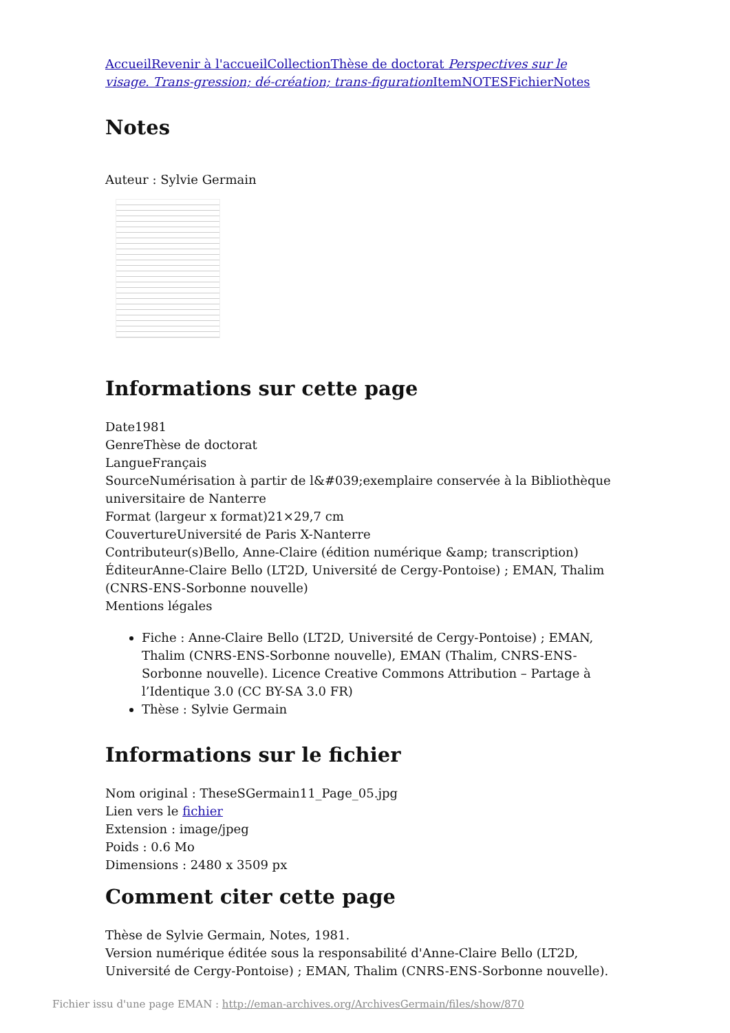Accueil Revenir à l'accueil Collection Thèse de doctorat Perspectives sur le visage. Trans-gression; dé-création; trans-figuration Item NOTES Fichier Notes
Notes
Auteur : Sylvie Germain
Informations sur cette page
Date1981
GenreThèse de doctorat
LangueFrançais
SourceNumérisation à partir de l&#039;exemplaire conservée à la Bibliothèque universitaire de Nanterre
Format (largeur x format)21×29,7 cm
CouvertureUniversité de Paris X-Nanterre
Contributeur(s)Bello, Anne-Claire (édition numérique &amp; transcription)
ÉditeurAnne-Claire Bello (LT2D, Université de Cergy-Pontoise) ; EMAN, Thalim (CNRS-ENS-Sorbonne nouvelle)
Mentions légales
Fiche : Anne-Claire Bello (LT2D, Université de Cergy-Pontoise) ; EMAN, Thalim (CNRS-ENS-Sorbonne nouvelle), EMAN (Thalim, CNRS-ENS-Sorbonne nouvelle). Licence Creative Commons Attribution – Partage à l’Identique 3.0 (CC BY-SA 3.0 FR)
Thèse : Sylvie Germain
Informations sur le fichier
Nom original : TheseSGermain11_Page_05.jpg
Lien vers le fichier
Extension : image/jpeg
Poids : 0.6 Mo
Dimensions : 2480 x 3509 px
Comment citer cette page
Thèse de Sylvie Germain, Notes, 1981.
Version numérique éditée sous la responsabilité d'Anne-Claire Bello (LT2D, Université de Cergy-Pontoise) ; EMAN, Thalim (CNRS-ENS-Sorbonne nouvelle).
Fichier issu d'une page EMAN : http://eman-archives.org/ArchivesGermain/files/show/870